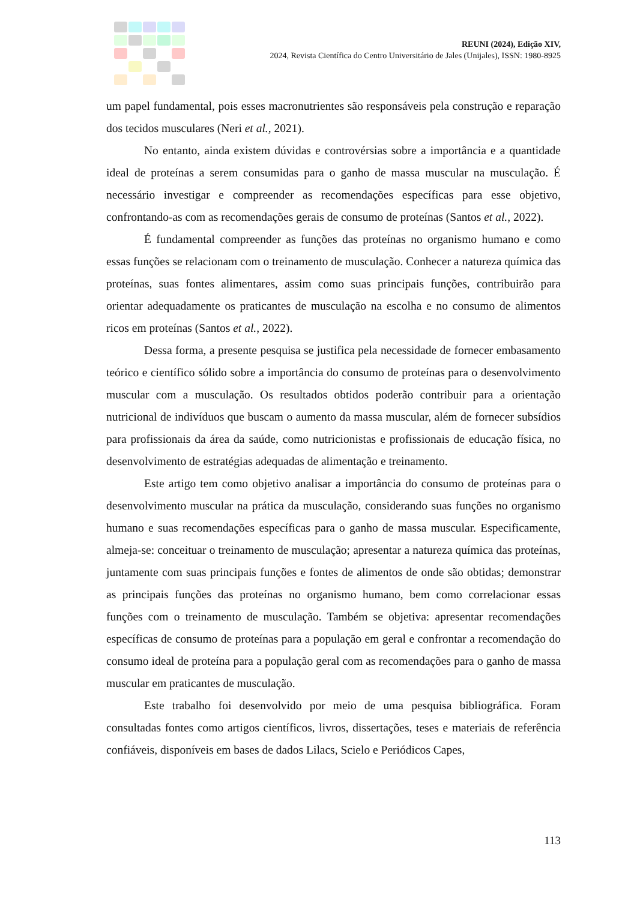REUNI (2024), Edição XIV,
2024, Revista Científica do Centro Universitário de Jales (Unijales), ISSN: 1980-8925
um papel fundamental, pois esses macronutrientes são responsáveis pela construção e reparação dos tecidos musculares (Neri et al., 2021).
No entanto, ainda existem dúvidas e controvérsias sobre a importância e a quantidade ideal de proteínas a serem consumidas para o ganho de massa muscular na musculação. É necessário investigar e compreender as recomendações específicas para esse objetivo, confrontando-as com as recomendações gerais de consumo de proteínas (Santos et al., 2022).
É fundamental compreender as funções das proteínas no organismo humano e como essas funções se relacionam com o treinamento de musculação. Conhecer a natureza química das proteínas, suas fontes alimentares, assim como suas principais funções, contribuirão para orientar adequadamente os praticantes de musculação na escolha e no consumo de alimentos ricos em proteínas (Santos et al., 2022).
Dessa forma, a presente pesquisa se justifica pela necessidade de fornecer embasamento teórico e científico sólido sobre a importância do consumo de proteínas para o desenvolvimento muscular com a musculação. Os resultados obtidos poderão contribuir para a orientação nutricional de indivíduos que buscam o aumento da massa muscular, além de fornecer subsídios para profissionais da área da saúde, como nutricionistas e profissionais de educação física, no desenvolvimento de estratégias adequadas de alimentação e treinamento.
Este artigo tem como objetivo analisar a importância do consumo de proteínas para o desenvolvimento muscular na prática da musculação, considerando suas funções no organismo humano e suas recomendações específicas para o ganho de massa muscular. Especificamente, almeja-se: conceituar o treinamento de musculação; apresentar a natureza química das proteínas, juntamente com suas principais funções e fontes de alimentos de onde são obtidas; demonstrar as principais funções das proteínas no organismo humano, bem como correlacionar essas funções com o treinamento de musculação. Também se objetiva: apresentar recomendações específicas de consumo de proteínas para a população em geral e confrontar a recomendação do consumo ideal de proteína para a população geral com as recomendações para o ganho de massa muscular em praticantes de musculação.
Este trabalho foi desenvolvido por meio de uma pesquisa bibliográfica. Foram consultadas fontes como artigos científicos, livros, dissertações, teses e materiais de referência confiáveis, disponíveis em bases de dados Lilacs, Scielo e Periódicos Capes,
113